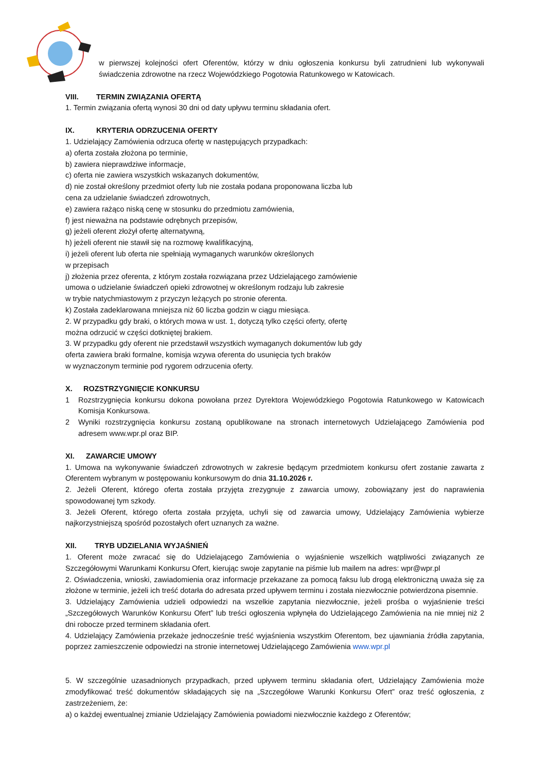w pierwszej kolejności ofert Oferentów, którzy w dniu ogłoszenia konkursu byli zatrudnieni lub wykonywali świadczenia zdrowotne na rzecz Wojewódzkiego Pogotowia Ratunkowego w Katowicach.
VIII. TERMIN ZWIĄZANIA OFERTĄ
1. Termin związania ofertą wynosi 30 dni od daty upływu terminu składania ofert.
IX. KRYTERIA ODRZUCENIA OFERTY
1. Udzielający Zamówienia odrzuca ofertę w następujących przypadkach:
a) oferta została złożona po terminie,
b) zawiera nieprawdziwe informacje,
c) oferta nie zawiera wszystkich wskazanych dokumentów,
d) nie został określony przedmiot oferty lub nie została podana proponowana liczba lub
cena za udzielanie świadczeń zdrowotnych,
e) zawiera rażąco niską cenę w stosunku do przedmiotu zamówienia,
f) jest nieważna na podstawie odrębnych przepisów,
g) jeżeli oferent złożył ofertę alternatywną,
h) jeżeli oferent nie stawił się na rozmowę kwalifikacyjną,
i) jeżeli oferent lub oferta nie spełniają wymaganych warunków określonych
w przepisach
j) złożenia przez oferenta, z którym została rozwiązana przez Udzielającego zamówienie
umowa o udzielanie świadczeń opieki zdrowotnej w określonym rodzaju lub zakresie
w trybie natychmiastowym z przyczyn leżących po stronie oferenta.
k) Została zadeklarowana mniejsza niż 60 liczba godzin w ciągu miesiąca.
2. W przypadku gdy braki, o których mowa w ust. 1, dotyczą tylko części oferty, ofertę
można odrzucić w części dotkniętej brakiem.
3. W przypadku gdy oferent nie przedstawił wszystkich wymaganych dokumentów lub gdy
oferta zawiera braki formalne, komisja wzywa oferenta do usunięcia tych braków
w wyznaczonym terminie pod rygorem odrzucenia oferty.
X. ROZSTRZYGNIĘCIE KONKURSU
1 Rozstrzygnięcia konkursu dokona powołana przez Dyrektora Wojewódzkiego Pogotowia Ratunkowego w Katowicach Komisja Konkursowa.
2 Wyniki rozstrzygnięcia konkursu zostaną opublikowane na stronach internetowych Udzielającego Zamówienia pod adresem www.wpr.pl oraz BIP.
XI. ZAWARCIE UMOWY
1. Umowa na wykonywanie świadczeń zdrowotnych w zakresie będącym przedmiotem konkursu ofert zostanie zawarta z Oferentem wybranym w postępowaniu konkursowym do dnia 31.10.2026 r.
2. Jeżeli Oferent, którego oferta została przyjęta zrezygnuje z zawarcia umowy, zobowiązany jest do naprawienia spowodowanej tym szkody.
3. Jeżeli Oferent, którego oferta została przyjęta, uchyli się od zawarcia umowy, Udzielający Zamówienia wybierze najkorzystniejszą spośród pozostałych ofert uznanych za ważne.
XII. TRYB UDZIELANIA WYJAŚNIEŃ
1. Oferent może zwracać się do Udzielającego Zamówienia o wyjaśnienie wszelkich wątpliwości związanych ze Szczegółowymi Warunkami Konkursu Ofert, kierując swoje zapytanie na piśmie lub mailem na adres: wpr@wpr.pl
2. Oświadczenia, wnioski, zawiadomienia oraz informacje przekazane za pomocą faksu lub drogą elektroniczną uważa się za złożone w terminie, jeżeli ich treść dotarła do adresata przed upływem terminu i została niezwłocznie potwierdzona pisemnie.
3. Udzielający Zamówienia udzieli odpowiedzi na wszelkie zapytania niezwłocznie, jeżeli prośba o wyjaśnienie treści „Szczegółowych Warunków Konkursu Ofert” lub treści ogłoszenia wpłynęła do Udzielającego Zamówienia na nie mniej niż 2 dni robocze przed terminem składania ofert.
4. Udzielający Zamówienia przekaże jednocześnie treść wyjaśnienia wszystkim Oferentom, bez ujawniania źródła zapytania, poprzez zamieszczenie odpowiedzi na stronie internetowej Udzielającego Zamówienia www.wpr.pl
5. W szczególnie uzasadnionych przypadkach, przed upływem terminu składania ofert, Udzielający Zamówienia może zmodyfikować treść dokumentów składających się na „Szczegółowe Warunki Konkursu Ofert” oraz treść ogłoszenia, z zastrzeżeniem, że:
a) o każdej ewentualnej zmianie Udzielający Zamówienia powiadomi niezwłocznie każdego z Oferentów;